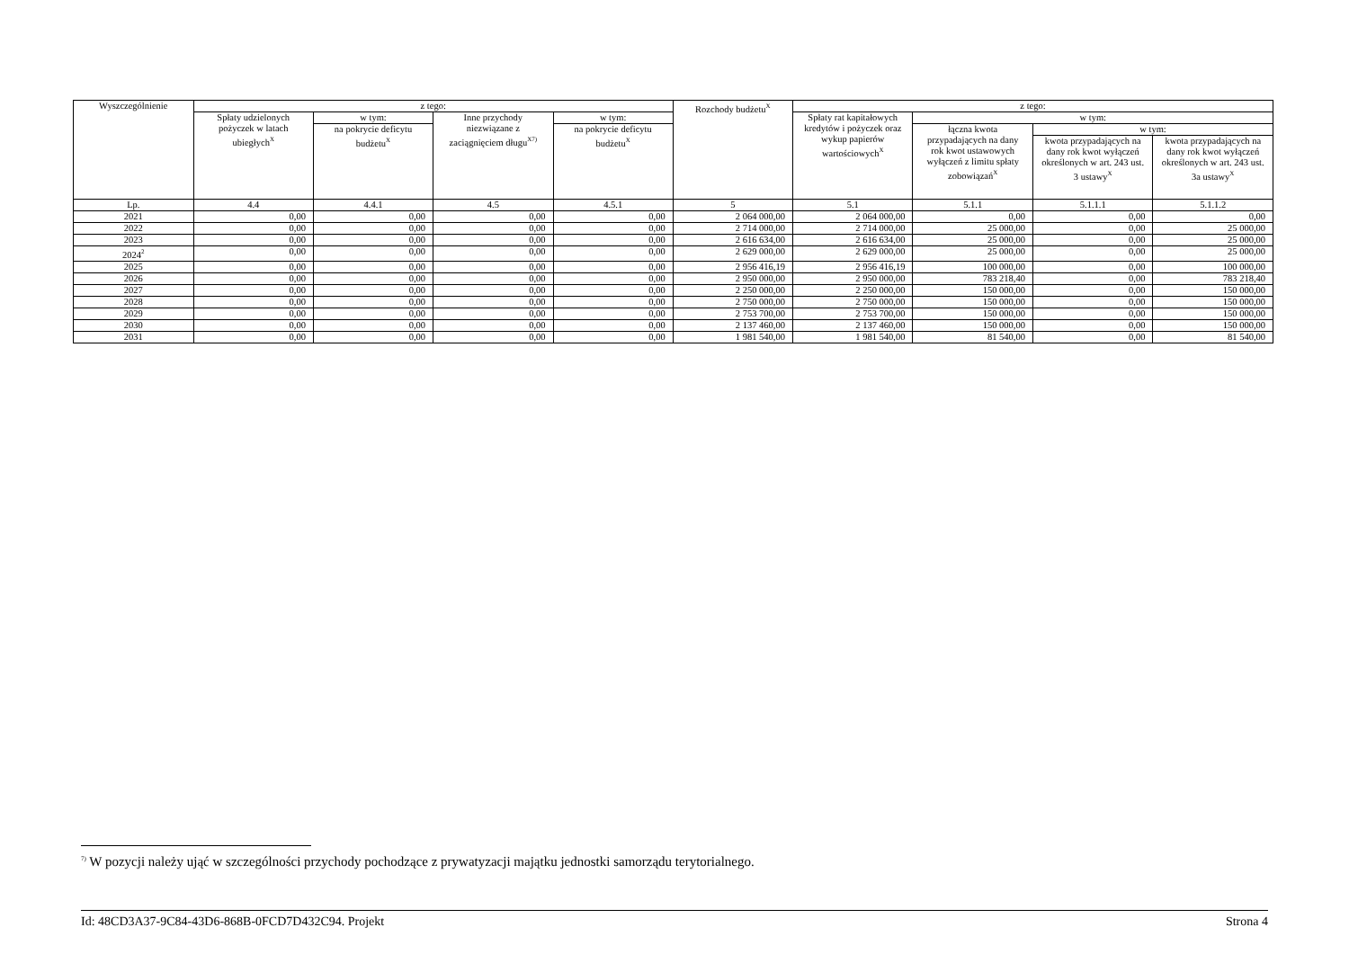| Wyszczególnienie | z tego: | | | | Rozchody budżetu<sup>X</sup> | z tego: | | | |
| --- | --- | --- | --- | --- | --- | --- | --- | --- | --- |
| | Spłaty udzielonych pożyczek w latach ubiegłych<sup>X</sup> | w tym: | Inne przychody niezwiązane z zaciągnięciem długu<sup>X7)</sup> | w tym: | | Spłaty rat kapitałowych kredytów i pożyczek oraz wykup papierów wartościowych<sup>X</sup> | w tym: | | |
| | | na pokrycie deficytu budżetu<sup>X</sup> | | na pokrycie deficytu budżetu<sup>X</sup> | | | łączna kwota przypadających na dany rok kwot ustawowych wyłączeń z limitu spłaty zobowiązań<sup>X</sup> | w tym: | |
| | | | | | | | | kwota przypadających na dany rok kwot wyłączeń określonych w art. 243 ust. 3 ustawy<sup>X</sup> | kwota przypadających na dany rok kwot wyłączeń określonych w art. 243 ust. 3a ustawy<sup>X</sup> |
| Lp. | 4.4 | 4.4.1 | 4.5 | 4.5.1 | 5 | 5.1 | 5.1.1 | 5.1.1.1 | 5.1.1.2 |
| 2021 | 0,00 | 0,00 | 0,00 | 0,00 | 2 064 000,00 | 2 064 000,00 | 0,00 | 0,00 | 0,00 |
| 2022 | 0,00 | 0,00 | 0,00 | 0,00 | 2 714 000,00 | 2 714 000,00 | 25 000,00 | 0,00 | 25 000,00 |
| 2023 | 0,00 | 0,00 | 0,00 | 0,00 | 2 616 634,00 | 2 616 634,00 | 25 000,00 | 0,00 | 25 000,00 |
| 2024<sup>2</sup> | 0,00 | 0,00 | 0,00 | 0,00 | 2 629 000,00 | 2 629 000,00 | 25 000,00 | 0,00 | 25 000,00 |
| 2025 | 0,00 | 0,00 | 0,00 | 0,00 | 2 956 416,19 | 2 956 416,19 | 100 000,00 | 0,00 | 100 000,00 |
| 2026 | 0,00 | 0,00 | 0,00 | 0,00 | 2 950 000,00 | 2 950 000,00 | 783 218,40 | 0,00 | 783 218,40 |
| 2027 | 0,00 | 0,00 | 0,00 | 0,00 | 2 250 000,00 | 2 250 000,00 | 150 000,00 | 0,00 | 150 000,00 |
| 2028 | 0,00 | 0,00 | 0,00 | 0,00 | 2 750 000,00 | 2 750 000,00 | 150 000,00 | 0,00 | 150 000,00 |
| 2029 | 0,00 | 0,00 | 0,00 | 0,00 | 2 753 700,00 | 2 753 700,00 | 150 000,00 | 0,00 | 150 000,00 |
| 2030 | 0,00 | 0,00 | 0,00 | 0,00 | 2 137 460,00 | 2 137 460,00 | 150 000,00 | 0,00 | 150 000,00 |
| 2031 | 0,00 | 0,00 | 0,00 | 0,00 | 1 981 540,00 | 1 981 540,00 | 81 540,00 | 0,00 | 81 540,00 |
<sup>7)</sup> W pozycji należy ująć w szczególności przychody pochodzące z prywatyzacji majątku jednostki samorządu terytorialnego.
Id: 48CD3A37-9C84-43D6-868B-0FCD7D432C94. Projekt Strona 4